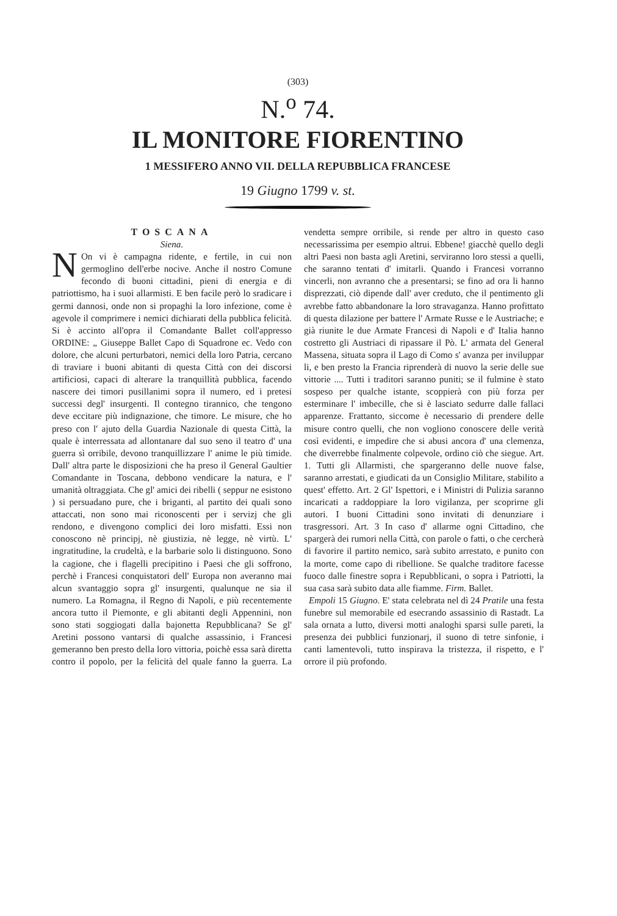(303)
N.<sup>o</sup> 74.
IL MONITORE FIORENTINO
1 MESSIFERO ANNO VII. DELLA REPUBBLICA FRANCESE
19 Giugno 1799 v. st.
TOSCANA
Siena.
NOn vi è campagna ridente, e fertile, in cui non germoglino dell'erbe nocive. Anche il nostro Comune fecondo di buoni cittadini, pieni di energia e di patriottismo, ha i suoi allarmisti. E ben facile però lo sradicare i germi dannosi, onde non si propaghi la loro infezione, come è agevole il comprimere i nemici dichiarati della pubblica felicità. Si è accinto all'opra il Comandante Ballet coll'appresso ORDINE: „ Giuseppe Ballet Capo di Squadrone ec. Vedo con dolore, che alcuni perturbatori, nemici della loro Patria, cercano di traviare i buoni abitanti di questa Città con dei discorsi artificiosi, capaci di alterare la tranquillità pubblica, facendo nascere dei timori pusillanimi sopra il numero, ed i pretesi successi degl' insurgenti. Il contegno tirannico, che tengono deve eccitare più indignazione, che timore. Le misure, che ho preso con l' ajuto della Guardia Nazionale di questa Città, la quale è interressata ad allontanare dal suo seno il teatro d' una guerra sì orribile, devono tranquillizzare l' anime le più timide. Dall' altra parte le disposizioni che ha preso il General Gaultier Comandante in Toscana, debbono vendicare la natura, e l' umanità oltraggiata. Che gl' amici dei ribelli ( seppur ne esistono ) si persuadano pure, che i briganti, al partito dei quali sono attaccati, non sono mai riconoscenti per i servizj che gli rendono, e divengono complici dei loro misfatti. Essi non conoscono nè principj, nè giustizia, nè legge, nè virtù. L' ingratitudine, la crudeltà, e la barbarie solo li distinguono. Sono la cagione, che i flagelli precipitino i Paesi che gli soffrono, perchè i Francesi conquistatori dell' Europa non averanno mai alcun svantaggio sopra gl' insurgenti, qualunque ne sia il numero. La Romagna, il Regno di Napoli, e più recentemente ancora tutto il Piemonte, e gli abitanti degli Appennini, non sono stati soggiogati dalla bajonetta Repubblicana? Se gl' Aretini possono vantarsi di qualche assassinio, i Francesi gemeranno ben presto della loro vittoria, poichè essa sarà diretta contro il popolo, per la felicità del quale fanno la guerra. La vendetta sempre orribile, si rende per altro in questo caso necessarissima per esempio altrui. Ebbene! giacchè quello degli altri Paesi non basta agli Aretini, serviranno loro stessi a quelli, che saranno tentati d' imitarli. Quando i Francesi vorranno vincerli, non avranno che a presentarsi; se fino ad ora li hanno disprezzati, ciò dipende dall' aver creduto, che il pentimento gli avrebbe fatto abbandonare la loro stravaganza. Hanno profittato di questa dilazione per battere l' Armate Russe e le Austriache; e già riunite le due Armate Francesi di Napoli e d' Italia hanno costretto gli Austriaci di ripassare il Pò. L' armata del General Massena, situata sopra il Lago di Como s' avanza per inviluppar li, e ben presto la Francia riprenderà di nuovo la serie delle sue vittorie .... Tutti i traditori saranno puniti; se il fulmine è stato sospeso per qualche istante, scoppierà con più forza per esterminare l' imbecille, che si è lasciato sedurre dalle fallaci apparenze. Frattanto, siccome è necessario di prendere delle misure contro quelli, che non vogliono conoscere delle verità così evidenti, e impedire che si abusi ancora d' una clemenza, che diverrebbe finalmente colpevole, ordino ciò che siegue. Art. 1. Tutti gli Allarmisti, che spargeranno delle nuove false, saranno arrestati, e giudicati da un Consiglio Militare, stabilito a quest' effetto. Art. 2 Gl' Ispettori, e i Ministri di Pulizia saranno incaricati a raddoppiare la loro vigilanza, per scoprirne gli autori. I buoni Cittadini sono invitati di denunziare i trasgressori. Art. 3 In caso d' allarme ogni Cittadino, che spargerà dei rumori nella Città, con parole o fatti, o che cercherà di favorire il partito nemico, sarà subito arrestato, e punito con la morte, come capo di ribellione. Se qualche traditore facesse fuoco dalle finestre sopra i Repubblicani, o sopra i Patriotti, la sua casa sarà subito data alle fiamme. Firm. Ballet.
Empoli 15 Giugno. E' stata celebrata nel dì 24 Pratile una festa funebre sul memorabile ed esecrando assassinio di Rastadt. La sala ornata a lutto, diversi motti analoghi sparsi sulle pareti, la presenza dei pubblici funzionarj, il suono di tetre sinfonie, i canti lamentevoli, tutto inspirava la tristezza, il rispetto, e l' orrore il più profondo.